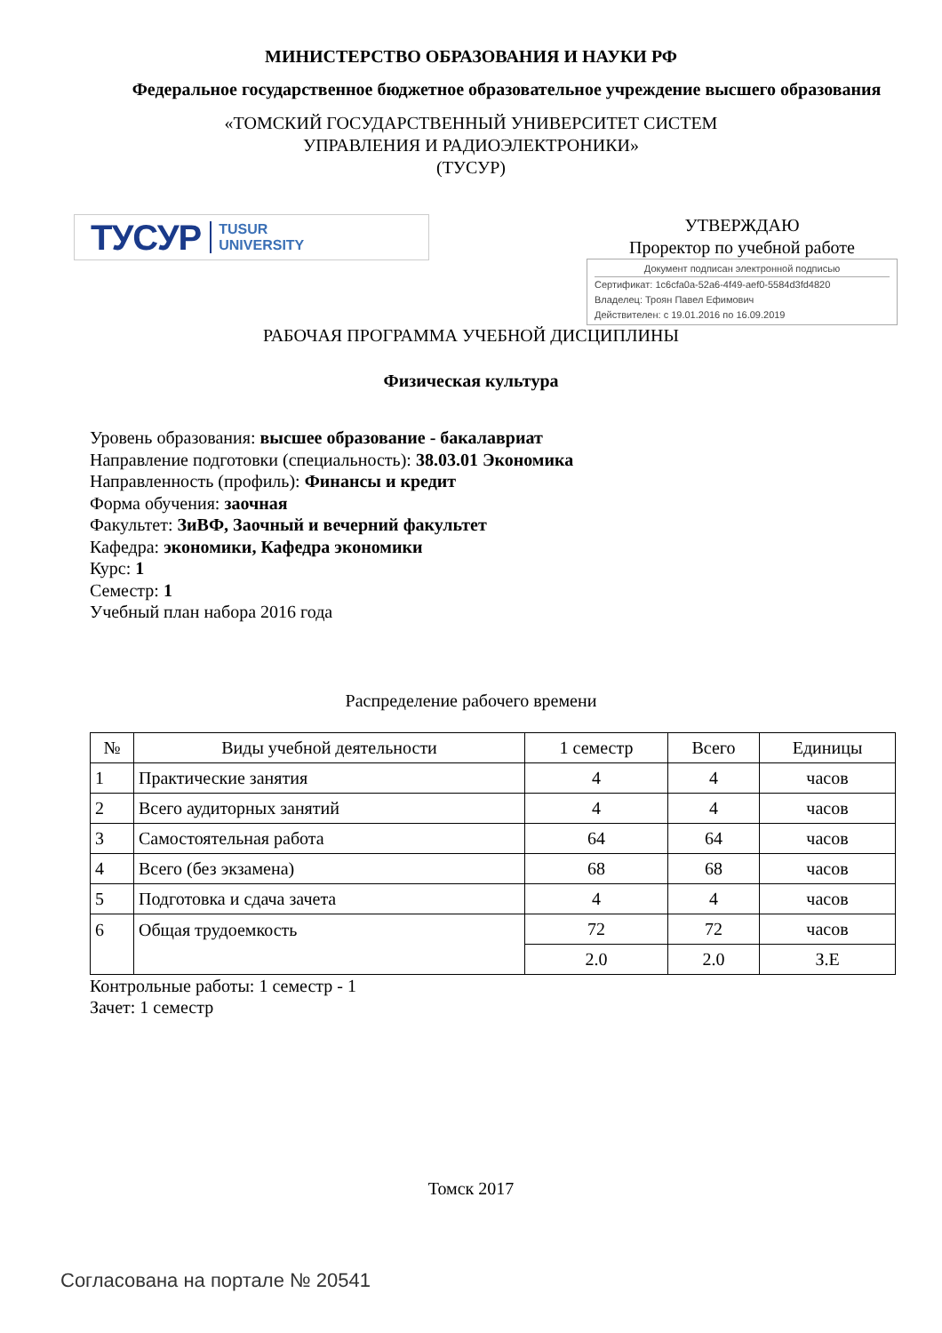МИНИСТЕРСТВО ОБРАЗОВАНИЯ И НАУКИ РФ
Федеральное государственное бюджетное образовательное учреждение высшего образования
«ТОМСКИЙ ГОСУДАРСТВЕННЫЙ УНИВЕРСИТЕТ СИСТЕМ
УПРАВЛЕНИЯ И РАДИОЭЛЕКТРОНИКИ»
(ТУСУР)
ТУСУР TUSUR
UNIVERSITY
УТВЕРЖДАЮ
Проректор по учебной работе
Документ подписан электронной подписью
Сертификат: 1c6cfa0a-52a6-4f49-aef0-5584d3fd4820
Владелец: Троян Павел Ефимович
Действителен: с 19.01.2016 по 16.09.2019
РАБОЧАЯ ПРОГРАММА УЧЕБНОЙ ДИСЦИПЛИНЫ
Физическая культура
Уровень образования: высшее образование - бакалавриат
Направление подготовки (специальность): 38.03.01 Экономика
Направленность (профиль): Финансы и кредит
Форма обучения: заочная
Факультет: ЗиВФ, Заочный и вечерний факультет
Кафедра: экономики, Кафедра экономики
Курс: 1
Семестр: 1
Учебный план набора 2016 года
Распределение рабочего времени
| № | Виды учебной деятельности | 1 семестр | Всего | Единицы |
| --- | --- | --- | --- | --- |
| 1 | Практические занятия | 4 | 4 | часов |
| 2 | Всего аудиторных занятий | 4 | 4 | часов |
| 3 | Самостоятельная работа | 64 | 64 | часов |
| 4 | Всего (без экзамена) | 68 | 68 | часов |
| 5 | Подготовка и сдача зачета | 4 | 4 | часов |
| 6 | Общая трудоемкость | 72 | 72 | часов |
| | | 2.0 | 2.0 | З.Е |
Контрольные работы: 1 семестр - 1
Зачет: 1 семестр
Томск 2017
Согласована на портале № 20541